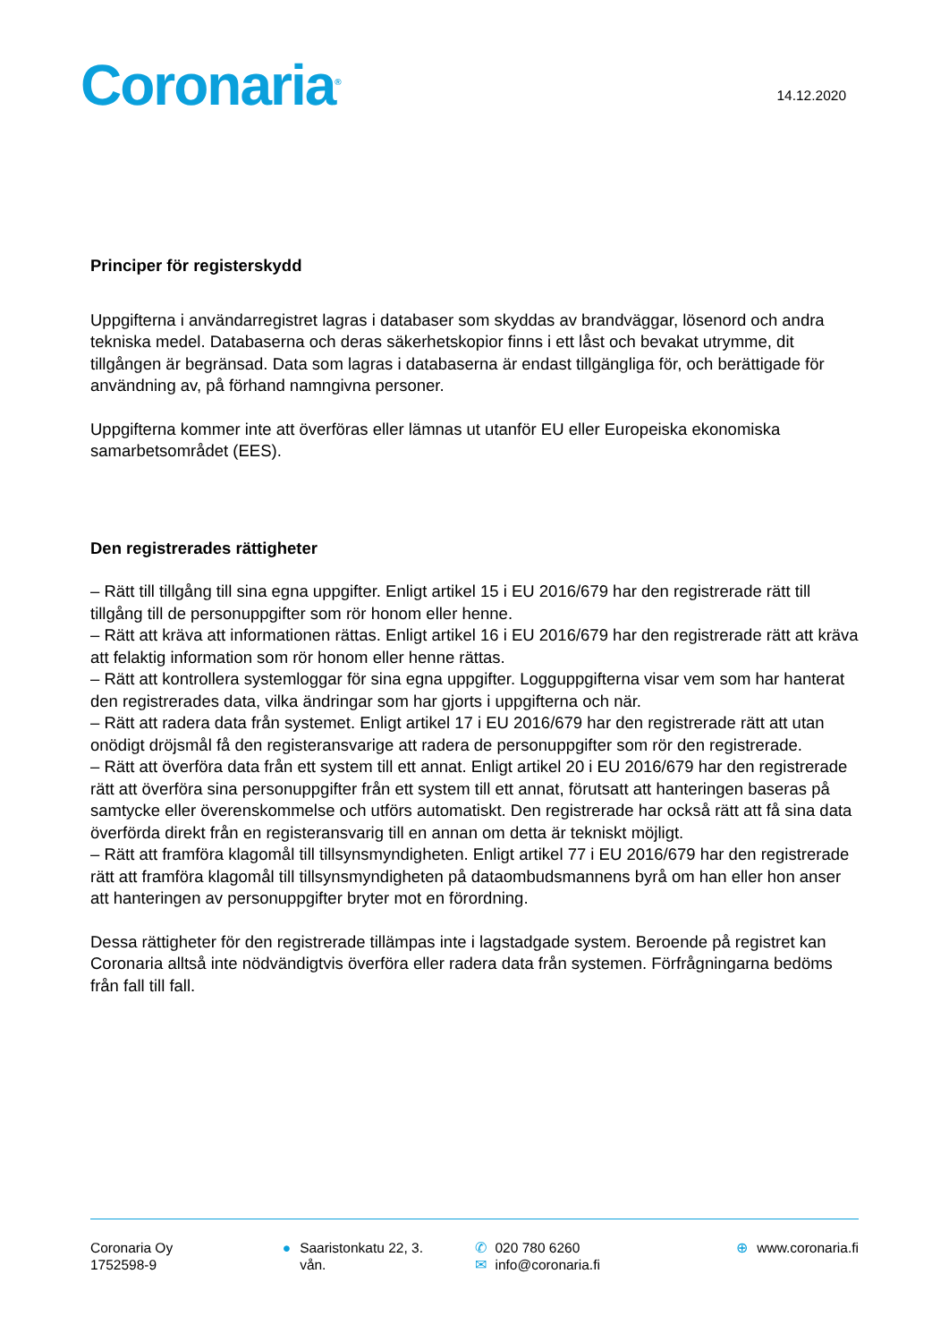Coronaria<sup>®</sup>
14.12.2020
Principer för registerskydd
Uppgifterna i användarregistret lagras i databaser som skyddas av brandväggar, lösenord och andra tekniska medel. Databaserna och deras säkerhetskopior finns i ett låst och bevakat utrymme, dit tillgången är begränsad. Data som lagras i databaserna är endast tillgängliga för, och berättigade för användning av, på förhand namngivna personer.
Uppgifterna kommer inte att överföras eller lämnas ut utanför EU eller Europeiska ekonomiska samarbetsområdet (EES).
Den registrerades rättigheter
– Rätt till tillgång till sina egna uppgifter. Enligt artikel 15 i EU 2016/679 har den registrerade rätt till tillgång till de personuppgifter som rör honom eller henne.
– Rätt att kräva att informationen rättas. Enligt artikel 16 i EU 2016/679 har den registrerade rätt att kräva att felaktig information som rör honom eller henne rättas.
– Rätt att kontrollera systemloggar för sina egna uppgifter. Logguppgifterna visar vem som har hanterat den registrerades data, vilka ändringar som har gjorts i uppgifterna och när.
– Rätt att radera data från systemet. Enligt artikel 17 i EU 2016/679 har den registrerade rätt att utan onödigt dröjsmål få den registeransvarige att radera de personuppgifter som rör den registrerade.
– Rätt att överföra data från ett system till ett annat. Enligt artikel 20 i EU 2016/679 har den registrerade rätt att överföra sina personuppgifter från ett system till ett annat, förutsatt att hanteringen baseras på samtycke eller överenskommelse och utförs automatiskt. Den registrerade har också rätt att få sina data överförda direkt från en registeransvarig till en annan om detta är tekniskt möjligt.
– Rätt att framföra klagomål till tillsynsmyndigheten. Enligt artikel 77 i EU 2016/679 har den registrerade rätt att framföra klagomål till tillsynsmyndigheten på dataombudsmannens byrå om han eller hon anser att hanteringen av personuppgifter bryter mot en förordning.
Dessa rättigheter för den registrerade tillämpas inte i lagstadgade system. Beroende på registret kan Coronaria alltså inte nödvändigtvis överföra eller radera data från systemen. Förfrågningarna bedöms från fall till fall.
Coronaria Oy
1752598-9
● Saaristonkatu 22, 3.
vån.
✆ 020 780 6260
✉ info@coronaria.fi
⊕ www.coronaria.fi